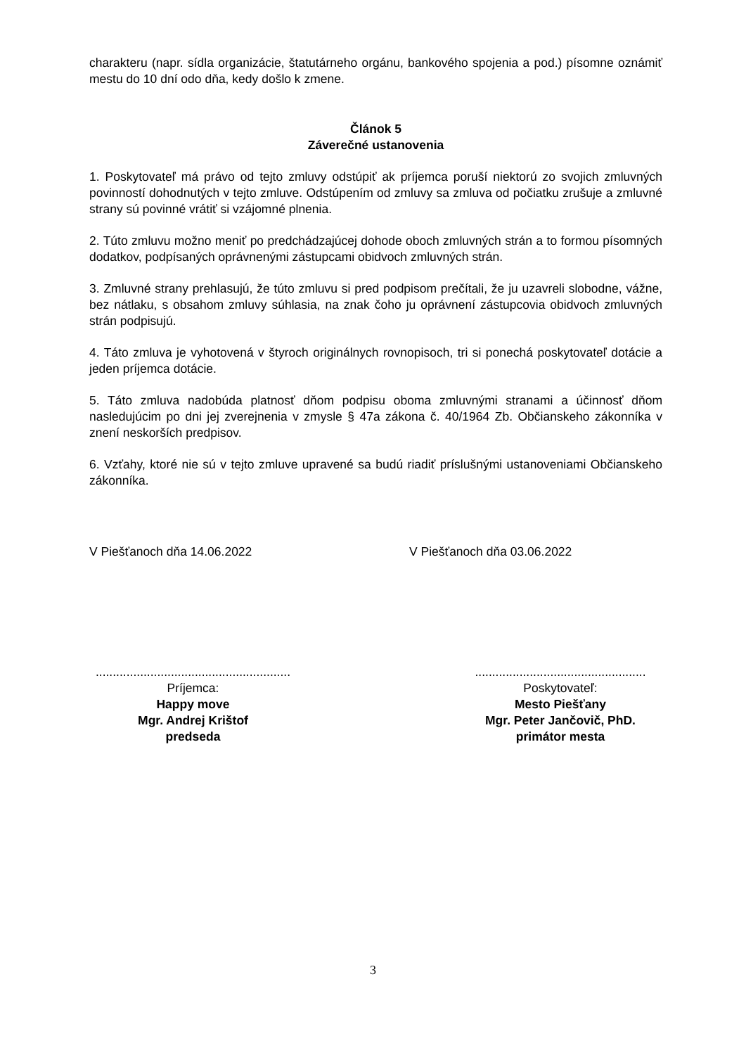charakteru (napr. sídla organizácie, štatutárneho orgánu, bankového spojenia a pod.) písomne oznámiť mestu do 10 dní odo dňa, kedy došlo k zmene.
Článok 5
Záverečné ustanovenia
1. Poskytovateľ má právo od tejto zmluvy odstúpiť ak príjemca poruší niektorú zo svojich zmluvných povinností dohodnutých v tejto zmluve. Odstúpením od zmluvy sa zmluva od počiatku zrušuje a zmluvné strany sú povinné vrátiť si vzájomné plnenia.
2. Túto zmluvu možno meniť po predchádzajúcej dohode oboch zmluvných strán a to formou písomných dodatkov, podpísaných oprávnenými zástupcami obidvoch zmluvných strán.
3. Zmluvné strany prehlasujú, že túto zmluvu si pred podpisom prečítali, že ju uzavreli slobodne, vážne, bez nátlaku, s obsahom zmluvy súhlasia, na znak čoho ju oprávnení zástupcovia obidvoch zmluvných strán podpisujú.
4. Táto zmluva je vyhotovená v štyroch originálnych rovnopisoch, tri si ponechá poskytovateľ dotácie a jeden príjemca dotácie.
5. Táto zmluva nadobúda platnosť dňom podpisu oboma zmluvnými stranami a účinnosť dňom nasledujúcim po dni jej zverejnenia v zmysle § 47a zákona č. 40/1964 Zb. Občianskeho zákonníka v znení neskorších predpisov.
6. Vzťahy, ktoré nie sú v tejto zmluve upravené sa budú riadiť príslušnými ustanoveniami Občianskeho zákonníka.
V Piešťanoch dňa 14.06.2022 V Piešťanoch dňa 03.06.2022
.........................................................
Príjemca:
Happy move
Mgr. Andrej Krištof
predseda
..................................................
Poskytovateľ:
Mesto Piešťany
Mgr. Peter Jančovič, PhD.
primátor mesta
3